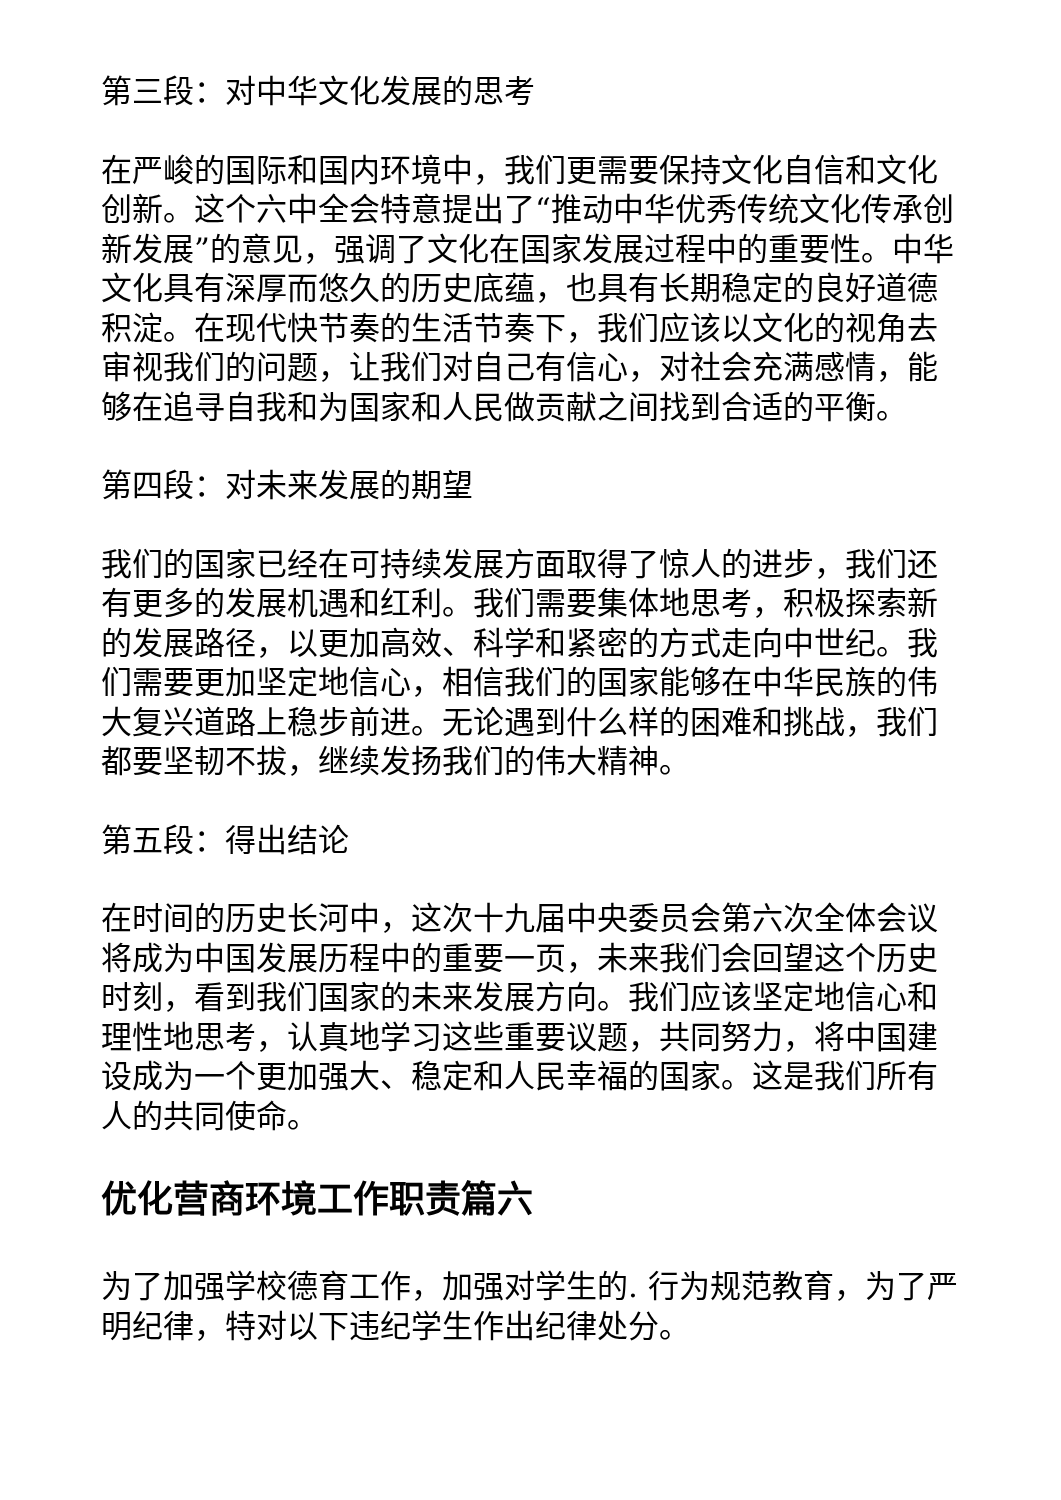第三段：对中华文化发展的思考
在严峻的国际和国内环境中，我们更需要保持文化自信和文化创新。这个六中全会特意提出了“推动中华优秀传统文化传承创新发展”的意见，强调了文化在国家发展过程中的重要性。中华文化具有深厚而悠久的历史底蕴，也具有长期稳定的良好道德积淀。在现代快节奏的生活节奏下，我们应该以文化的视角去审视我们的问题，让我们对自己有信心，对社会充满感情，能够在追寻自我和为国家和人民做贡献之间找到合适的平衡。
第四段：对未来发展的期望
我们的国家已经在可持续发展方面取得了惊人的进步，我们还有更多的发展机遇和红利。我们需要集体地思考，积极探索新的发展路径，以更加高效、科学和紧密的方式走向中世纪。我们需要更加坚定地信心，相信我们的国家能够在中华民族的伟大复兴道路上稳步前进。无论遇到什么样的困难和挑战，我们都要坚韧不拔，继续发扬我们的伟大精神。
第五段：得出结论
在时间的历史长河中，这次十九届中央委员会第六次全体会议将成为中国发展历程中的重要一页，未来我们会回望这个历史时刻，看到我们国家的未来发展方向。我们应该坚定地信心和理性地思考，认真地学习这些重要议题，共同努力，将中国建设成为一个更加强大、稳定和人民幸福的国家。这是我们所有人的共同使命。
优化营商环境工作职责篇六
为了加强学校德育工作，加强对学生的. 行为规范教育，为了严明纪律，特对以下违纪学生作出纪律处分。